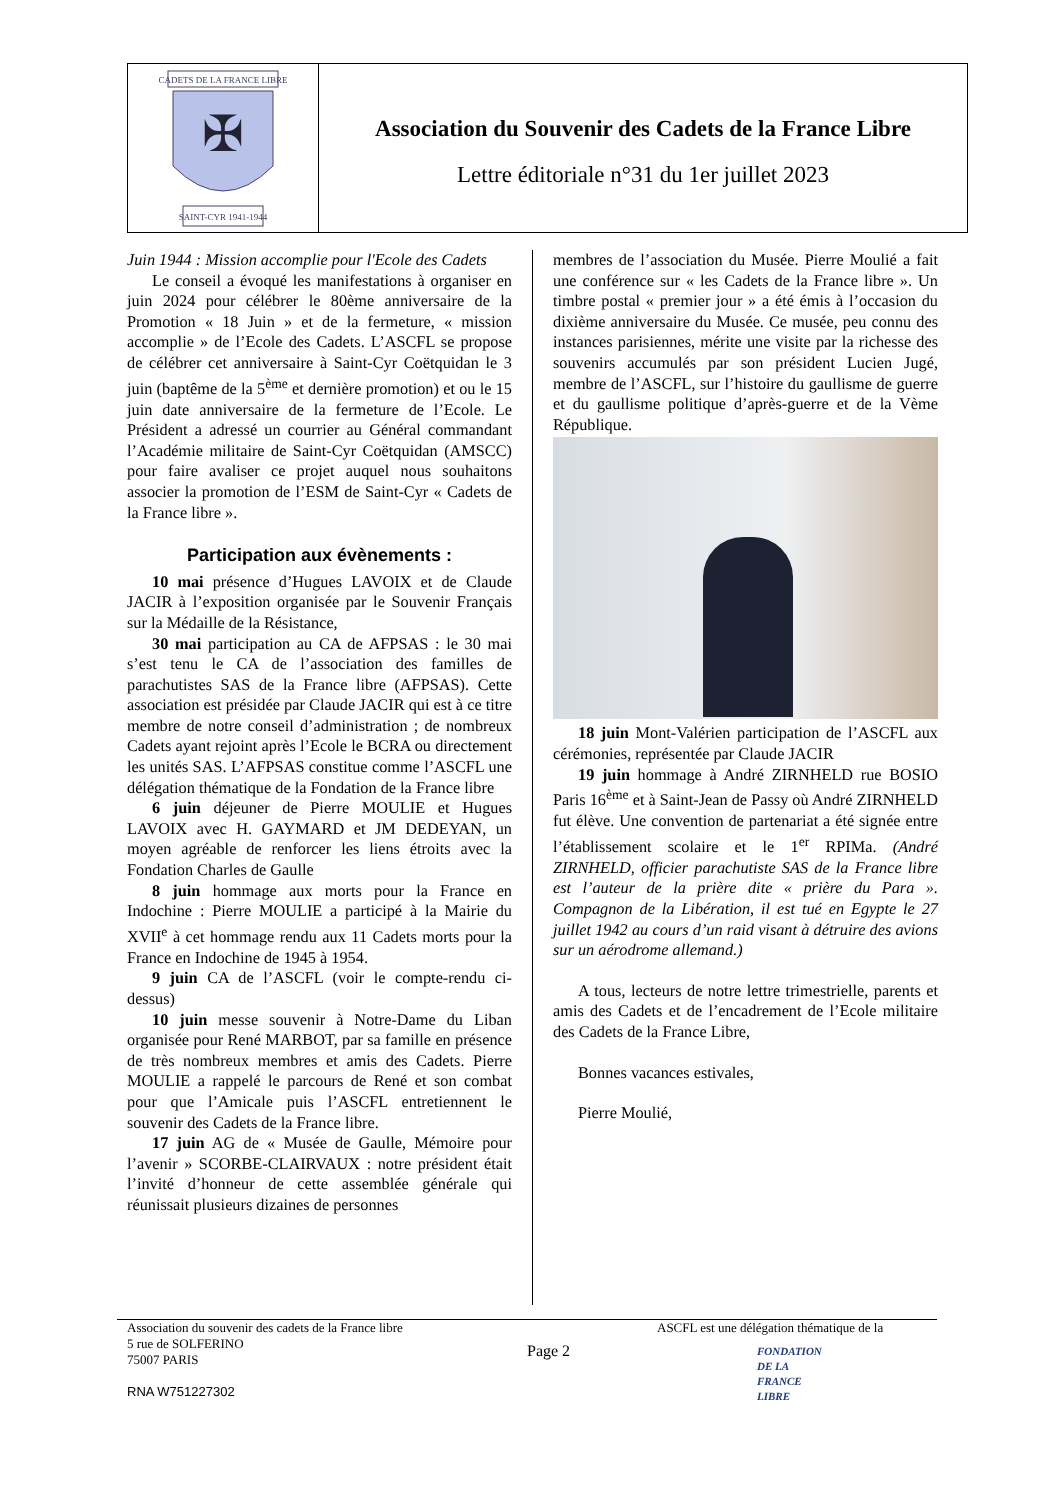CADETS DE LA FRANCE LIBRE
✠
SAINT-CYR 1941-1944
Association du Souvenir des Cadets de la France Libre
Lettre éditoriale n°31 du 1er juillet 2023
Juin 1944 : Mission accomplie pour l'Ecole des Cadets
Le conseil a évoqué les manifestations à organiser en juin 2024 pour célébrer le 80ème anniversaire de la Promotion « 18 Juin » et de la fermeture, « mission accomplie » de l’Ecole des Cadets. L’ASCFL se propose de célébrer cet anniversaire à Saint-Cyr Coëtquidan le 3 juin (baptême de la 5<sup>ème</sup> et dernière promotion) et ou le 15 juin date anniversaire de la fermeture de l’Ecole. Le Président a adressé un courrier au Général commandant l’Académie militaire de Saint-Cyr Coëtquidan (AMSCC) pour faire avaliser ce projet auquel nous souhaitons associer la promotion de l’ESM de Saint-Cyr « Cadets de la France libre ».
Participation aux évènements :
10 mai présence d’Hugues LAVOIX et de Claude JACIR à l’exposition organisée par le Souvenir Français sur la Médaille de la Résistance,
30 mai participation au CA de AFPSAS : le 30 mai s’est tenu le CA de l’association des familles de parachutistes SAS de la France libre (AFPSAS). Cette association est présidée par Claude JACIR qui est à ce titre membre de notre conseil d’administration ; de nombreux Cadets ayant rejoint après l’Ecole le BCRA ou directement les unités SAS. L’AFPSAS constitue comme l’ASCFL une délégation thématique de la Fondation de la France libre
6 juin déjeuner de Pierre MOULIE et Hugues LAVOIX avec H. GAYMARD et JM DEDEYAN, un moyen agréable de renforcer les liens étroits avec la Fondation Charles de Gaulle
8 juin hommage aux morts pour la France en Indochine : Pierre MOULIE a participé à la Mairie du XVII<sup>e</sup> à cet hommage rendu aux 11 Cadets morts pour la France en Indochine de 1945 à 1954.
9 juin CA de l’ASCFL (voir le compte-rendu ci-dessus)
10 juin messe souvenir à Notre-Dame du Liban organisée pour René MARBOT, par sa famille en présence de très nombreux membres et amis des Cadets. Pierre MOULIE a rappelé le parcours de René et son combat pour que l’Amicale puis l’ASCFL entretiennent le souvenir des Cadets de la France libre.
17 juin AG de « Musée de Gaulle, Mémoire pour l’avenir » SCORBE-CLAIRVAUX : notre président était l’invité d’honneur de cette assemblée générale qui réunissait plusieurs dizaines de personnes
membres de l’association du Musée. Pierre Moulié a fait une conférence sur « les Cadets de la France libre ». Un timbre postal « premier jour » a été émis à l’occasion du dixième anniversaire du Musée. Ce musée, peu connu des instances parisiennes, mérite une visite par la richesse des souvenirs accumulés par son président Lucien Jugé, membre de l’ASCFL, sur l’histoire du gaullisme de guerre et du gaullisme politique d’après-guerre et de la Vème République.
18 juin Mont-Valérien participation de l’ASCFL aux cérémonies, représentée par Claude JACIR
19 juin hommage à André ZIRNHELD rue BOSIO Paris 16<sup>ème</sup> et à Saint-Jean de Passy où André ZIRNHELD fut élève. Une convention de partenariat a été signée entre l’établissement scolaire et le 1<sup>er</sup> RPIMa. (André ZIRNHELD, officier parachutiste SAS de la France libre est l’auteur de la prière dite « prière du Para ». Compagnon de la Libération, il est tué en Egypte le 27 juillet 1942 au cours d’un raid visant à détruire des avions sur un aérodrome allemand.)
A tous, lecteurs de notre lettre trimestrielle, parents et amis des Cadets et de l’encadrement de l’Ecole militaire des Cadets de la France Libre,
Bonnes vacances estivales,
Pierre Moulié,
Association du souvenir des cadets de la France libre
5 rue de SOLFERINO
75007 PARIS
RNA W751227302
Page 2
ASCFL est une délégation thématique de la
FONDATION
DE LA
FRANCE
LIBRE